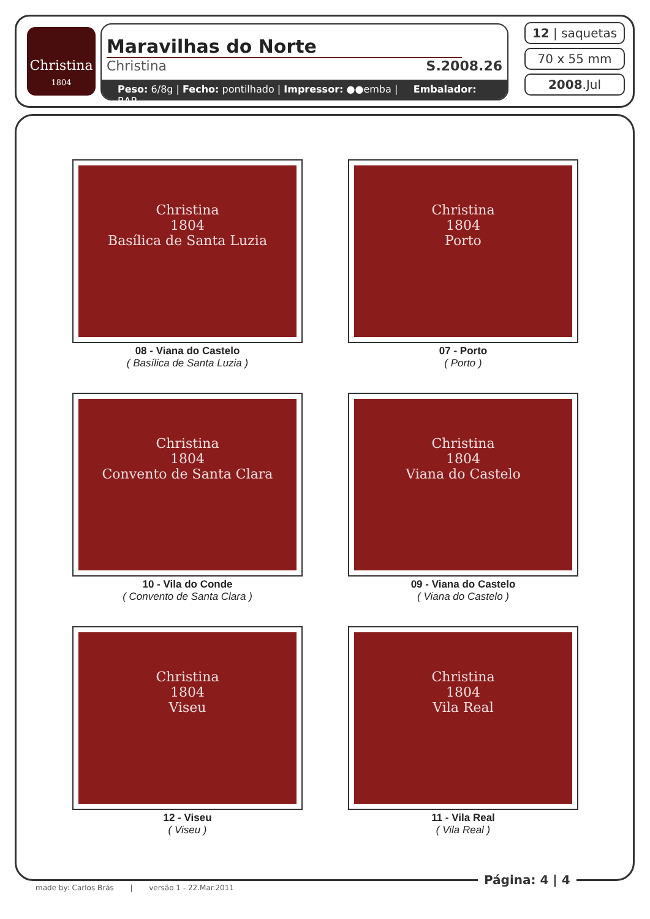Christina
1804
Maravilhas do Norte
Christina S.2008.26
Peso: 6/8g | Fecho: pontilhado | Impressor: ●●emba | Embalador: RAR
12 | saquetas
70 x 55 mm
2008.Jul
Christina
1804
Basílica de Santa Luzia
08 - Viana do Castelo
( Basílica de Santa Luzia )
Christina
1804
Porto
07 - Porto
( Porto )
Christina
1804
Convento de Santa Clara
10 - Vila do Conde
( Convento de Santa Clara )
Christina
1804
Viana do Castelo
09 - Viana do Castelo
( Viana do Castelo )
Christina
1804
Viseu
12 - Viseu
( Viseu )
Christina
1804
Vila Real
11 - Vila Real
( Vila Real )
Página: 4 | 4
made by: Carlos Brás | versão 1 - 22.Mar.2011